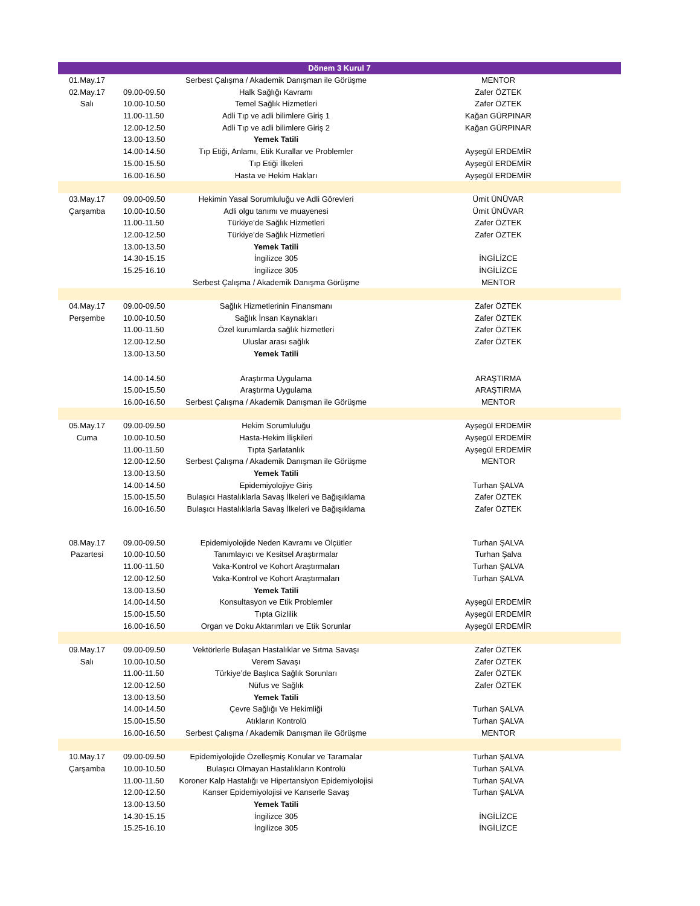| Dönem 3 Kurul 7 | | | |
| --- | --- | --- | --- |
| 01.May.17 | | Serbest Çalışma / Akademik Danışman ile Görüşme | MENTOR |
| 02.May.17 | 09.00-09.50 | Halk Sağlığı Kavramı | Zafer ÖZTEK |
| Salı | 10.00-10.50 | Temel Sağlık Hizmetleri | Zafer ÖZTEK |
| | 11.00-11.50 | Adli Tıp ve adli bilimlere Giriş 1 | Kağan GÜRPINAR |
| | 12.00-12.50 | Adli Tıp ve adli bilimlere Giriş 2 | Kağan GÜRPINAR |
| | 13.00-13.50 | Yemek Tatili | |
| | 14.00-14.50 | Tıp Etiği, Anlamı, Etik Kurallar ve Problemler | Ayşegül ERDEMİR |
| | 15.00-15.50 | Tıp Etiği İlkeleri | Ayşegül ERDEMİR |
| | 16.00-16.50 | Hasta ve Hekim Hakları | Ayşegül ERDEMİR |
| 03.May.17 | 09.00-09.50 | Hekimin Yasal Sorumluluğu ve Adli Görevleri | Ümit ÜNÜVAR |
| Çarşamba | 10.00-10.50 | Adli olgu tanımı ve muayenesi | Ümit ÜNÜVAR |
| | 11.00-11.50 | Türkiye’de Sağlık Hizmetleri | Zafer ÖZTEK |
| | 12.00-12.50 | Türkiye’de Sağlık Hizmetleri | Zafer ÖZTEK |
| | 13.00-13.50 | Yemek Tatili | |
| | 14.30-15.15 | İngilizce 305 | İNGİLİZCE |
| | 15.25-16.10 | İngilizce 305 | İNGİLİZCE |
| | | Serbest Çalışma / Akademik Danışma Görüşme | MENTOR |
| 04.May.17 | 09.00-09.50 | Sağlık Hizmetlerinin Finansmanı | Zafer ÖZTEK |
| Perşembe | 10.00-10.50 | Sağlık İnsan Kaynakları | Zafer ÖZTEK |
| | 11.00-11.50 | Özel kurumlarda sağlık hizmetleri | Zafer ÖZTEK |
| | 12.00-12.50 | Uluslar arası sağlık | Zafer ÖZTEK |
| | 13.00-13.50 | Yemek Tatili | |
| | 14.00-14.50 | Araştırma Uygulama | ARAŞTIRMA |
| | 15.00-15.50 | Araştırma Uygulama | ARAŞTIRMA |
| | 16.00-16.50 | Serbest Çalışma / Akademik Danışman ile Görüşme | MENTOR |
| 05.May.17 | 09.00-09.50 | Hekim Sorumluluğu | Ayşegül ERDEMİR |
| Cuma | 10.00-10.50 | Hasta-Hekim İlişkileri | Ayşegül ERDEMİR |
| | 11.00-11.50 | Tıpta Şarlatanlık | Ayşegül ERDEMİR |
| | 12.00-12.50 | Serbest Çalışma / Akademik Danışman ile Görüşme | MENTOR |
| | 13.00-13.50 | Yemek Tatili | |
| | 14.00-14.50 | Epidemiyolojiye Giriş | Turhan ŞALVA |
| | 15.00-15.50 | Bulaşıcı Hastalıklarla Savaş İlkeleri ve Bağışıklama | Zafer ÖZTEK |
| | 16.00-16.50 | Bulaşıcı Hastalıklarla Savaş İlkeleri ve Bağışıklama | Zafer ÖZTEK |
| 08.May.17 | 09.00-09.50 | Epidemiyolojide Neden Kavramı ve Ölçütler | Turhan ŞALVA |
| Pazartesi | 10.00-10.50 | Tanımlayıcı ve Kesitsel Araştırmalar | Turhan Şalva |
| | 11.00-11.50 | Vaka-Kontrol ve Kohort Araştırmaları | Turhan ŞALVA |
| | 12.00-12.50 | Vaka-Kontrol ve Kohort Araştırmaları | Turhan ŞALVA |
| | 13.00-13.50 | Yemek Tatili | |
| | 14.00-14.50 | Konsultasyon ve Etik Problemler | Ayşegül ERDEMİR |
| | 15.00-15.50 | Tıpta Gizlilik | Ayşegül ERDEMİR |
| | 16.00-16.50 | Organ ve Doku Aktarımları ve Etik Sorunlar | Ayşegül ERDEMİR |
| 09.May.17 | 09.00-09.50 | Vektörlerle Bulaşan Hastalıklar ve Sıtma Savaşı | Zafer ÖZTEK |
| Salı | 10.00-10.50 | Verem Savaşı | Zafer ÖZTEK |
| | 11.00-11.50 | Türkiye’de Başlıca Sağlık Sorunları | Zafer ÖZTEK |
| | 12.00-12.50 | Nüfus ve Sağlık | Zafer ÖZTEK |
| | 13.00-13.50 | Yemek Tatili | |
| | 14.00-14.50 | Çevre Sağlığı Ve Hekimliği | Turhan ŞALVA |
| | 15.00-15.50 | Atıkların Kontrolü | Turhan ŞALVA |
| | 16.00-16.50 | Serbest Çalışma / Akademik Danışman ile Görüşme | MENTOR |
| 10.May.17 | 09.00-09.50 | Epidemiyolojide Özelleşmiş Konular ve Taramalar | Turhan ŞALVA |
| Çarşamba | 10.00-10.50 | Bulaşıcı Olmayan Hastalıkların Kontrolü | Turhan ŞALVA |
| | 11.00-11.50 | Koroner Kalp Hastalığı ve Hipertansiyon Epidemiyolojisi | Turhan ŞALVA |
| | 12.00-12.50 | Kanser Epidemiyolojisi ve Kanserle Savaş | Turhan ŞALVA |
| | 13.00-13.50 | Yemek Tatili | |
| | 14.30-15.15 | İngilizce 305 | İNGİLİZCE |
| | 15.25-16.10 | İngilizce 305 | İNGİLİZCE |